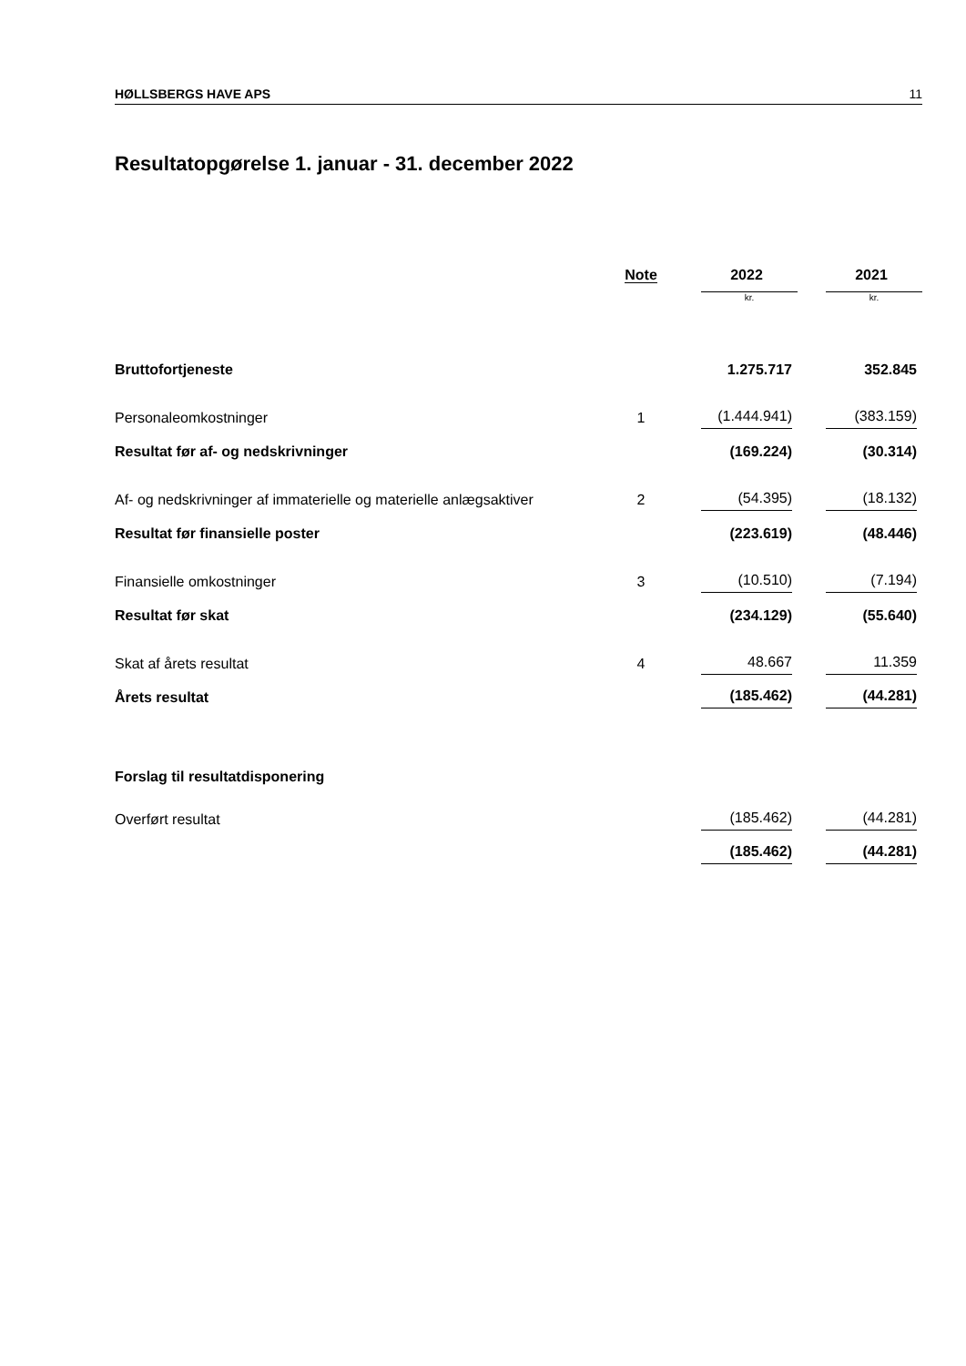HØLLSBERGS HAVE APS 11
Resultatopgørelse 1. januar - 31. december 2022
| | Note | | 2022 | | 2021 |
| --- | --- | --- | --- | --- | --- |
| | | | kr. | | kr. |
| Bruttofortjeneste | | | 1.275.717 | | 352.845 |
| Personaleomkostninger | 1 | | (1.444.941) | | (383.159) |
| Resultat før af- og nedskrivninger | | | (169.224) | | (30.314) |
| Af- og nedskrivninger af immaterielle og materielle anlægsaktiver | 2 | | (54.395) | | (18.132) |
| Resultat før finansielle poster | | | (223.619) | | (48.446) |
| Finansielle omkostninger | 3 | | (10.510) | | (7.194) |
| Resultat før skat | | | (234.129) | | (55.640) |
| Skat af årets resultat | 4 | | 48.667 | | 11.359 |
| Årets resultat | | | (185.462) | | (44.281) |
| Forslag til resultatdisponering | | | | | |
| Overført resultat | | | (185.462) | | (44.281) |
| | | | (185.462) | | (44.281) |